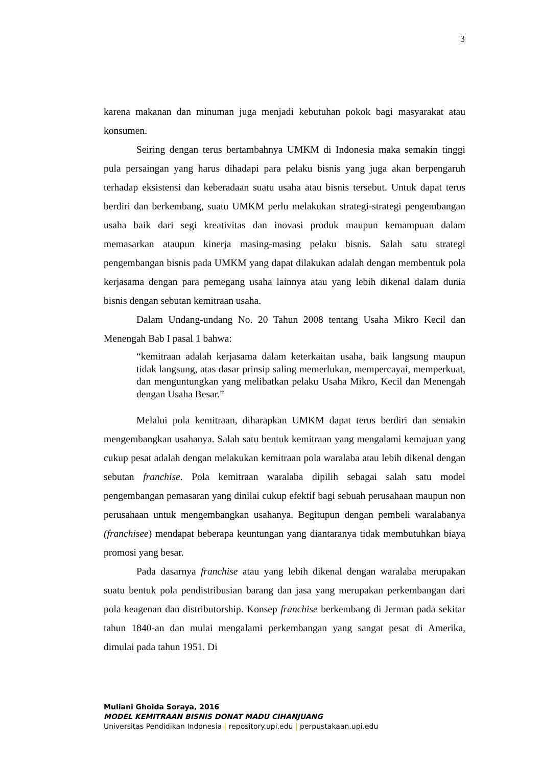3
karena makanan dan minuman juga menjadi kebutuhan pokok bagi masyarakat atau konsumen.
Seiring dengan terus bertambahnya UMKM di Indonesia maka semakin tinggi pula persaingan yang harus dihadapi para pelaku bisnis yang juga akan berpengaruh terhadap eksistensi dan keberadaan suatu usaha atau bisnis tersebut. Untuk dapat terus berdiri dan berkembang, suatu UMKM perlu melakukan strategi-strategi pengembangan usaha baik dari segi kreativitas dan inovasi produk maupun kemampuan dalam memasarkan ataupun kinerja masing-masing pelaku bisnis. Salah satu strategi pengembangan bisnis pada UMKM yang dapat dilakukan adalah dengan membentuk pola kerjasama dengan para pemegang usaha lainnya atau yang lebih dikenal dalam dunia bisnis dengan sebutan kemitraan usaha.
Dalam Undang-undang No. 20 Tahun 2008 tentang Usaha Mikro Kecil dan Menengah Bab I pasal 1 bahwa:
“kemitraan adalah kerjasama dalam keterkaitan usaha, baik langsung maupun tidak langsung, atas dasar prinsip saling memerlukan, mempercayai, memperkuat, dan menguntungkan yang melibatkan pelaku Usaha Mikro, Kecil dan Menengah dengan Usaha Besar.”
Melalui pola kemitraan, diharapkan UMKM dapat terus berdiri dan semakin mengembangkan usahanya. Salah satu bentuk kemitraan yang mengalami kemajuan yang cukup pesat adalah dengan melakukan kemitraan pola waralaba atau lebih dikenal dengan sebutan franchise. Pola kemitraan waralaba dipilih sebagai salah satu model pengembangan pemasaran yang dinilai cukup efektif bagi sebuah perusahaan maupun non perusahaan untuk mengembangkan usahanya. Begitupun dengan pembeli waralabanya (franchisee) mendapat beberapa keuntungan yang diantaranya tidak membutuhkan biaya promosi yang besar.
Pada dasarnya franchise atau yang lebih dikenal dengan waralaba merupakan suatu bentuk pola pendistribusian barang dan jasa yang merupakan perkembangan dari pola keagenan dan distributorship. Konsep franchise berkembang di Jerman pada sekitar tahun 1840-an dan mulai mengalami perkembangan yang sangat pesat di Amerika, dimulai pada tahun 1951. Di
Muliani Ghoida Soraya, 2016
MODEL KEMITRAAN BISNIS DONAT MADU CIHANJUANG
Universitas Pendidikan Indonesia | repository.upi.edu | perpustakaan.upi.edu